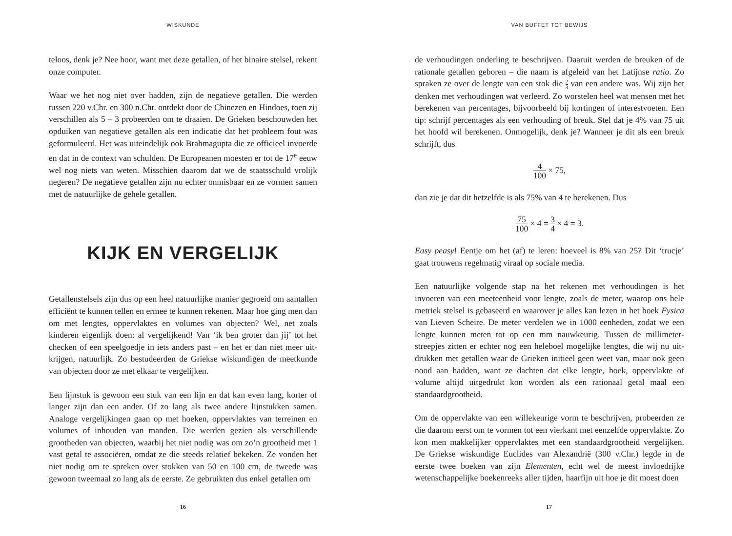WISKUNDE
teloos, denk je? Nee hoor, want met deze getallen, of het binaire stelsel, rekent onze computer.
Waar we het nog niet over hadden, zijn de negatieve getallen. Die werden tussen 220 v.Chr. en 300 n.Chr. ontdekt door de Chinezen en Hindoes, toen zij verschillen als 5 – 3 probeerden om te draaien. De Grieken beschouwden het opduiken van negatieve getallen als een indicatie dat het probleem fout was geformuleerd. Het was uiteindelijk ook Brahmagupta die ze officieel invoerde en dat in de context van schulden. De Europeanen moesten er tot de 17<sup>e</sup> eeuw wel nog niets van weten. Misschien daarom dat we de staats­schuld vrolijk negeren? De negatieve getallen zijn nu echter onmisbaar en ze vormen samen met de natuurlijke de gehele getallen.
KIJK EN VERGELIJK
Getallenstelsels zijn dus op een heel natuurlijke manier gegroeid om aantallen efficiënt te kunnen tellen en ermee te kunnen rekenen. Maar hoe ging men dan om met lengtes, oppervlaktes en volumes van objecten? Wel, net zoals kinderen eigenlijk doen: al vergelijkend! Van ‘ik ben groter dan jij’ tot het checken of een speelgoedje in iets anders past – en het er dan niet meer uit­krijgen, natuurlijk. Zo bestudeerden de Griekse wiskundigen de meetkunde van objecten door ze met elkaar te vergelijken.
Een lijnstuk is gewoon een stuk van een lijn en dat kan even lang, korter of langer zijn dan een ander. Of zo lang als twee andere lijnstukken samen. Analoge vergelijkingen gaan op met hoeken, oppervlaktes van terreinen en volumes of inhouden van manden. Die werden gezien als verschillende grootheden van objecten, waarbij het niet nodig was om zo’n grootheid met 1 vast getal te associëren, omdat ze die steeds relatief bekeken. Ze vonden het niet nodig om te spreken over stokken van 50 en 100 cm, de tweede was gewoon tweemaal zo lang als de eerste. Ze gebruikten dus enkel getallen om
16
VAN BUFFET TOT BEWIJS
de verhoudingen onderling te beschrijven. Daaruit werden de breuken of de rationale getallen geboren – die naam is afgeleid van het Latijnse ratio. Zo spraken ze over de lengte van een stok die 2 3 van een andere was. Wij zijn het denken met verhoudingen wat verleerd. Zo worstelen heel wat mensen met het berekenen van percentages, bijvoorbeeld bij kortingen of interestvoeten. Een tip: schrijf percentages als een verhouding of breuk. Stel dat je 4% van 75 uit het hoofd wil berekenen. Onmogelijk, denk je? Wanneer je dit als een breuk schrijft, dus
4 100 × 75,
dan zie je dat dit hetzelfde is als 75% van 4 te berekenen. Dus
75 100 × 4 = 3 4 × 4 = 3.
Easy peasy! Eentje om het (af) te leren: hoeveel is 8% van 25? Dit ‘trucje’ gaat trouwens regelmatig viraal op sociale media.
Een natuurlijke volgende stap na het rekenen met verhoudingen is het invoeren van een meeteenheid voor lengte, zoals de meter, waarop ons hele metriek stelsel is gebaseerd en waarover je alles kan lezen in het boek Fysica van Lieven Scheire. De meter verdelen we in 1000 eenheden, zodat we een lengte kunnen meten tot op een mm nauwkeurig. Tussen de millimeter­streepjes zitten er echter nog een heleboel mogelijke lengtes, die wij nu uit­drukken met getallen waar de Grieken initieel geen weet van, maar ook geen nood aan hadden, want ze dachten dat elke lengte, hoek, oppervlakte of volume altijd uitgedrukt kon worden als een rationaal getal maal een standaardgrootheid.
Om de oppervlakte van een willekeurige vorm te beschrijven, probeerden ze die daarom eerst om te vormen tot een vierkant met eenzelfde oppervlakte. Zo kon men makkelijker oppervlaktes met een standaardgrootheid verge­lijken. De Griekse wiskundige Euclides van Alexandrië (300 v.Chr.) legde in de eerste twee boeken van zijn Elementen, echt wel de meest invloedrijke wetenschappelijke boekenreeks aller tijden, haarfijn uit hoe je dit moest doen
17